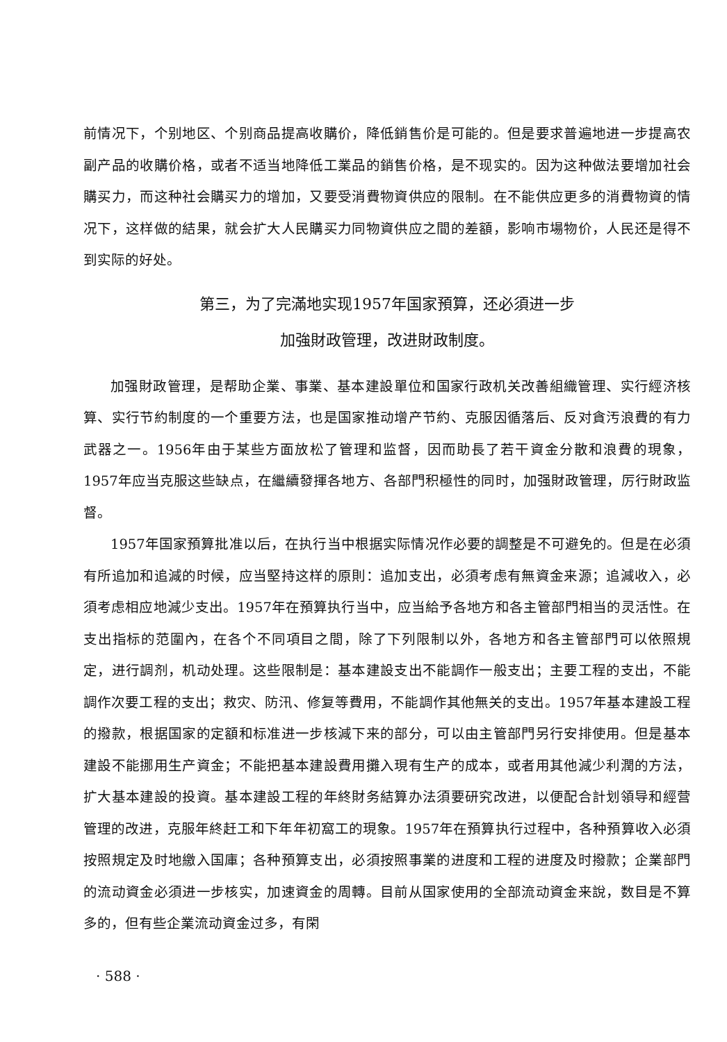前情况下，个别地区、个别商品提高收購价，降低銷售价是可能的。但是要求普遍地进一步提高农副产品的收購价格，或者不适当地降低工業品的銷售价格，是不现实的。因为这种做法要增加社会購买力，而这种社会購买力的增加，又要受消費物資供应的限制。在不能供应更多的消費物資的情况下，这样做的結果，就会扩大人民購买力同物資供应之間的差額，影响市場物价，人民还是得不到实际的好处。
第三，为了完滿地实现1957年国家預算，还必須进一步
加強財政管理，改进財政制度。
加强財政管理，是帮助企業、事業、基本建設單位和国家行政机关改善組織管理、实行經济核算、实行节約制度的一个重要方法，也是国家推动增产节約、克服因循落后、反对貪汚浪費的有力武器之一。1956年由于某些方面放松了管理和监督，因而助長了若干資金分散和浪費的現象，1957年应当克服这些缺点，在繼續發揮各地方、各部門积極性的同时，加强財政管理，厉行財政监督。
1957年国家預算批准以后，在执行当中根据实际情况作必要的調整是不可避免的。但是在必須有所追加和追減的时候，应当堅持这样的原則：追加支出，必須考虑有無資金来源；追減收入，必須考虑相应地減少支出。1957年在預算执行当中，应当給予各地方和各主管部門相当的灵活性。在支出指标的范圍內，在各个不同項目之間，除了下列限制以外，各地方和各主管部門可以依照規定，进行調剂，机动处理。这些限制是：基本建設支出不能調作一般支出；主要工程的支出，不能調作次要工程的支出；救灾、防汛、修复等費用，不能調作其他無关的支出。1957年基本建設工程的撥款，根据国家的定額和标准进一步核減下来的部分，可以由主管部門另行安排使用。但是基本建設不能挪用生产資金；不能把基本建設費用攤入現有生产的成本，或者用其他減少利潤的方法，扩大基本建設的投資。基本建設工程的年終財务結算办法須要研究改进，以便配合計划領导和經营管理的改进，克服年終赶工和下年年初窩工的現象。1957年在預算执行过程中，各种預算收入必須按照規定及时地繳入国庫；各种預算支出，必須按照事業的进度和工程的进度及时撥款；企業部門的流动資金必須进一步核实，加速資金的周轉。目前从国家使用的全部流动資金来說，数目是不算多的，但有些企業流动資金过多，有閑
· 588 ·